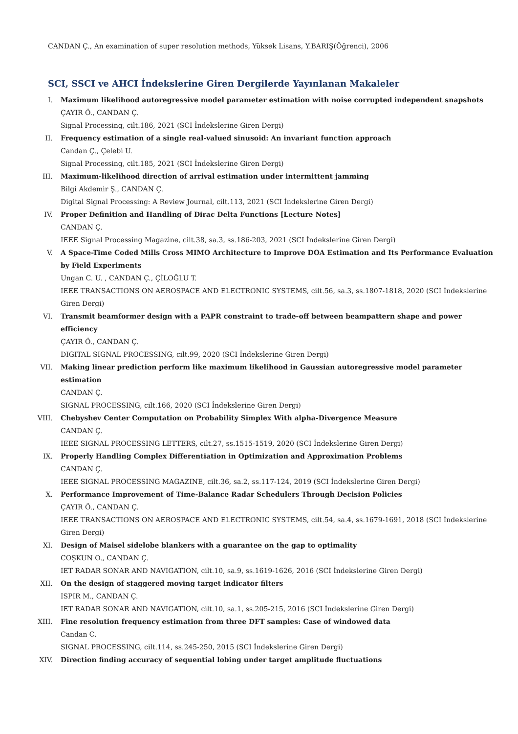CANDAN Ç., An examination of super resolution methods, Yüksek Lisans, Y.BARIŞ(Öğrenci), 2006
SCI, SSCI ve AHCI İndekslerine Giren Dergilerde Yayınlanan Makaleler
I. Maximum likelihood autoregressive model parameter estimation with noise corrupted independent snapshots
ÇAYIR Ö., CANDAN Ç.
Signal Processing, cilt.186, 2021 (SCI İndekslerine Giren Dergi)
II. Frequency estimation of a single real-valued sinusoid: An invariant function approach
Candan Ç., Çelebi U.
Signal Processing, cilt.185, 2021 (SCI İndekslerine Giren Dergi)
III. Maximum-likelihood direction of arrival estimation under intermittent jamming
Bilgi Akdemir Ş., CANDAN Ç.
Digital Signal Processing: A Review Journal, cilt.113, 2021 (SCI İndekslerine Giren Dergi)
IV. Proper Definition and Handling of Dirac Delta Functions [Lecture Notes]
CANDAN Ç.
IEEE Signal Processing Magazine, cilt.38, sa.3, ss.186-203, 2021 (SCI İndekslerine Giren Dergi)
V. A Space-Time Coded Mills Cross MIMO Architecture to Improve DOA Estimation and Its Performance Evaluation by Field Experiments
Ungan C. U. , CANDAN Ç., ÇİLOĞLU T.
IEEE TRANSACTIONS ON AEROSPACE AND ELECTRONIC SYSTEMS, cilt.56, sa.3, ss.1807-1818, 2020 (SCI İndekslerine Giren Dergi)
VI. Transmit beamformer design with a PAPR constraint to trade-off between beampattern shape and power efficiency
ÇAYIR Ö., CANDAN Ç.
DIGITAL SIGNAL PROCESSING, cilt.99, 2020 (SCI İndekslerine Giren Dergi)
VII. Making linear prediction perform like maximum likelihood in Gaussian autoregressive model parameter estimation
CANDAN Ç.
SIGNAL PROCESSING, cilt.166, 2020 (SCI İndekslerine Giren Dergi)
VIII. Chebyshev Center Computation on Probability Simplex With alpha-Divergence Measure
CANDAN Ç.
IEEE SIGNAL PROCESSING LETTERS, cilt.27, ss.1515-1519, 2020 (SCI İndekslerine Giren Dergi)
IX. Properly Handling Complex Differentiation in Optimization and Approximation Problems
CANDAN Ç.
IEEE SIGNAL PROCESSING MAGAZINE, cilt.36, sa.2, ss.117-124, 2019 (SCI İndekslerine Giren Dergi)
X. Performance Improvement of Time-Balance Radar Schedulers Through Decision Policies
ÇAYIR Ö., CANDAN Ç.
IEEE TRANSACTIONS ON AEROSPACE AND ELECTRONIC SYSTEMS, cilt.54, sa.4, ss.1679-1691, 2018 (SCI İndekslerine Giren Dergi)
XI. Design of Maisel sidelobe blankers with a guarantee on the gap to optimality
COŞKUN O., CANDAN Ç.
IET RADAR SONAR AND NAVIGATION, cilt.10, sa.9, ss.1619-1626, 2016 (SCI İndekslerine Giren Dergi)
XII. On the design of staggered moving target indicator filters
ISPIR M., CANDAN Ç.
IET RADAR SONAR AND NAVIGATION, cilt.10, sa.1, ss.205-215, 2016 (SCI İndekslerine Giren Dergi)
XIII. Fine resolution frequency estimation from three DFT samples: Case of windowed data
Candan C.
SIGNAL PROCESSING, cilt.114, ss.245-250, 2015 (SCI İndekslerine Giren Dergi)
XIV. Direction finding accuracy of sequential lobing under target amplitude fluctuations